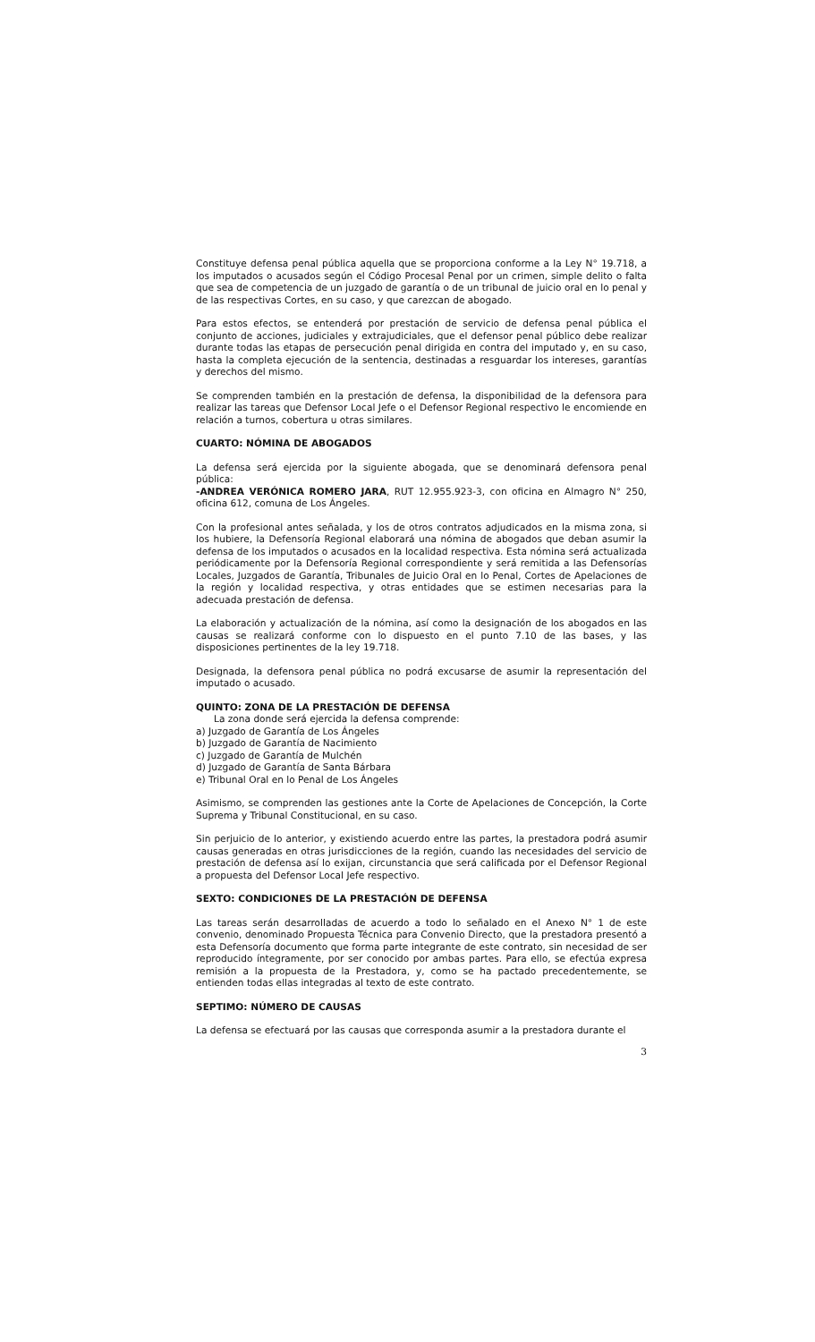Constituye defensa penal pública aquella que se proporciona conforme a la Ley N° 19.718, a los imputados o acusados según el Código Procesal Penal por un crimen, simple delito o falta que sea de competencia de un juzgado de garantía o de un tribunal de juicio oral en lo penal y de las respectivas Cortes, en su caso, y que carezcan de abogado.
Para estos efectos, se entenderá por prestación de servicio de defensa penal pública el conjunto de acciones, judiciales y extrajudiciales, que el defensor penal público debe realizar durante todas las etapas de persecución penal dirigida en contra del imputado y, en su caso, hasta la completa ejecución de la sentencia, destinadas a resguardar los intereses, garantías y derechos del mismo.
Se comprenden también en la prestación de defensa, la disponibilidad de la defensora para realizar las tareas que Defensor Local Jefe o el Defensor Regional respectivo le encomiende en relación a turnos, cobertura u otras similares.
CUARTO: NÓMINA DE ABOGADOS
La defensa será ejercida por la siguiente abogada, que se denominará defensora penal pública:
-ANDREA VERÓNICA ROMERO JARA, RUT 12.955.923-3, con oficina en Almagro N° 250, oficina 612, comuna de Los Ángeles.
Con la profesional antes señalada, y los de otros contratos adjudicados en la misma zona, si los hubiere, la Defensoría Regional elaborará una nómina de abogados que deban asumir la defensa de los imputados o acusados en la localidad respectiva. Esta nómina será actualizada periódicamente por la Defensoría Regional correspondiente y será remitida a las Defensorías Locales, Juzgados de Garantía, Tribunales de Juicio Oral en lo Penal, Cortes de Apelaciones de la región y localidad respectiva, y otras entidades que se estimen necesarias para la adecuada prestación de defensa.
La elaboración y actualización de la nómina, así como la designación de los abogados en las causas se realizará conforme con lo dispuesto en el punto 7.10 de las bases, y las disposiciones pertinentes de la ley 19.718.
Designada, la defensora penal pública no podrá excusarse de asumir la representación del imputado o acusado.
QUINTO: ZONA DE LA PRESTACIÓN DE DEFENSA
La zona donde será ejercida la defensa comprende:
a) Juzgado de Garantía de Los Ángeles
b) Juzgado de Garantía de Nacimiento
c) Juzgado de Garantía de Mulchén
d) Juzgado de Garantía de Santa Bárbara
e) Tribunal Oral en lo Penal de Los Ángeles
Asimismo, se comprenden las gestiones ante la Corte de Apelaciones de Concepción, la Corte Suprema y Tribunal Constitucional, en su caso.
Sin perjuicio de lo anterior, y existiendo acuerdo entre las partes, la prestadora podrá asumir causas generadas en otras jurisdicciones de la región, cuando las necesidades del servicio de prestación de defensa así lo exijan, circunstancia que será calificada por el Defensor Regional a propuesta del Defensor Local Jefe respectivo.
SEXTO: CONDICIONES DE LA PRESTACIÓN DE DEFENSA
Las tareas serán desarrolladas de acuerdo a todo lo señalado en el Anexo N° 1 de este convenio, denominado Propuesta Técnica para Convenio Directo, que la prestadora presentó a esta Defensoría documento que forma parte integrante de este contrato, sin necesidad de ser reproducido íntegramente, por ser conocido por ambas partes. Para ello, se efectúa expresa remisión a la propuesta de la Prestadora, y, como se ha pactado precedentemente, se entienden todas ellas integradas al texto de este contrato.
SEPTIMO: NÚMERO DE CAUSAS
La defensa se efectuará por las causas que corresponda asumir a la prestadora durante el
3